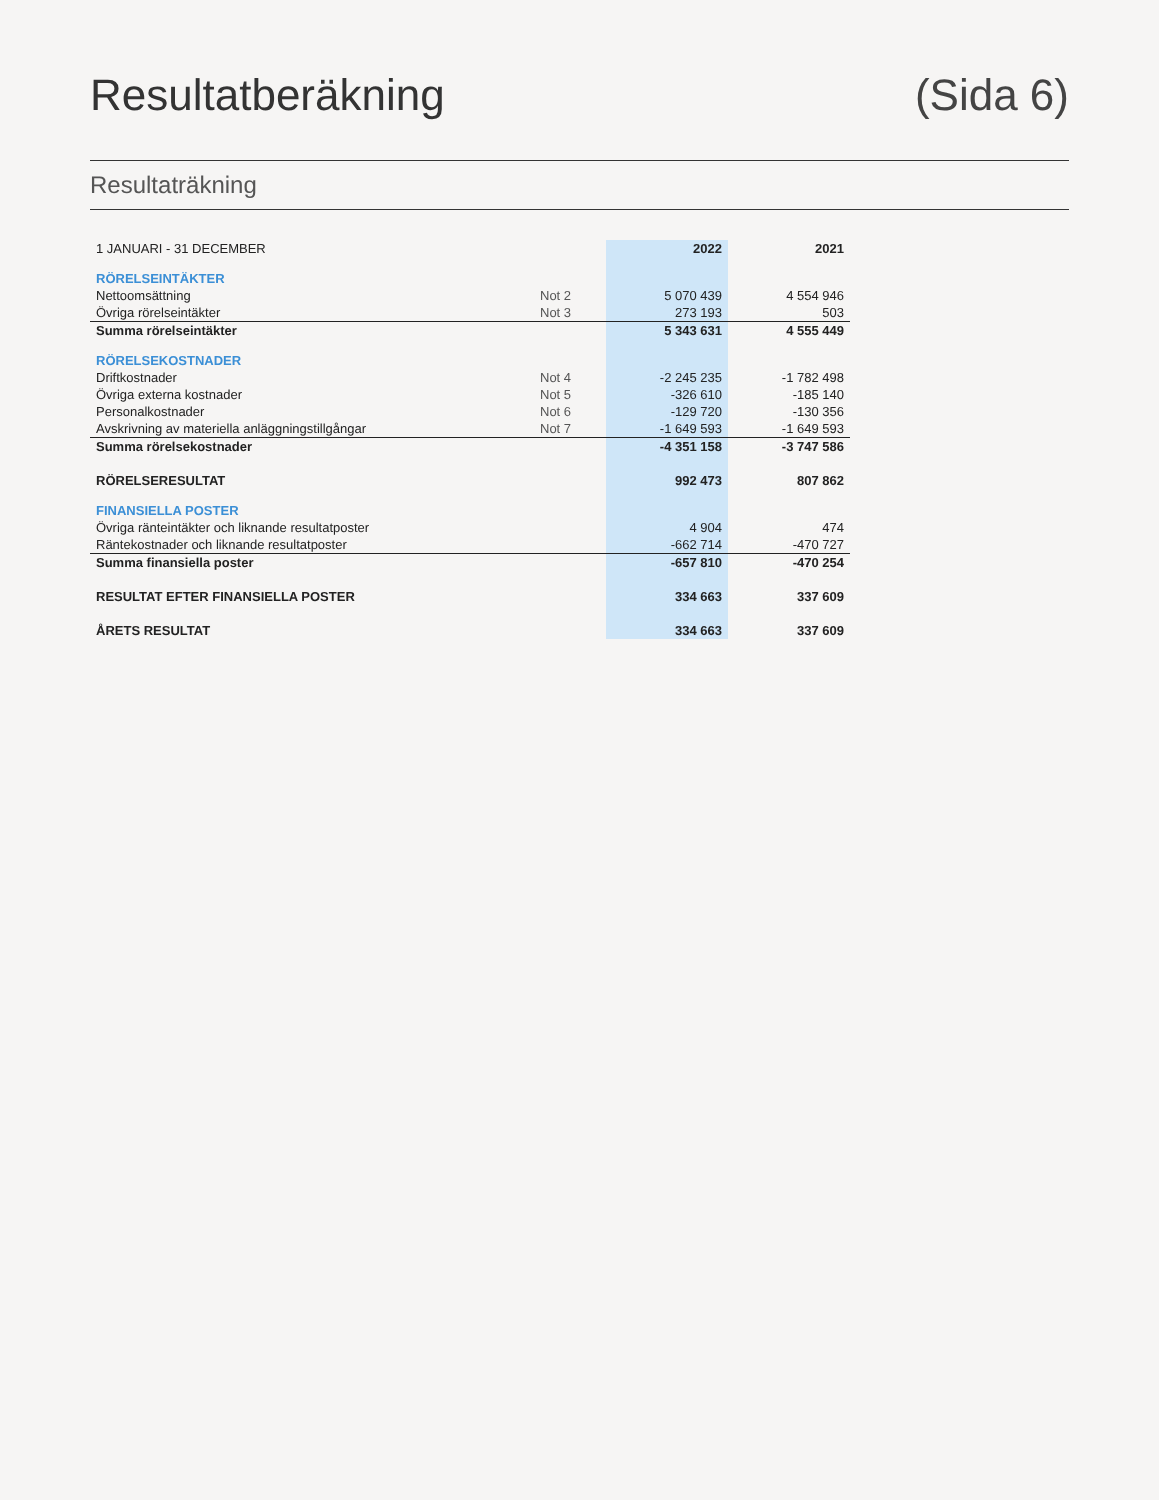Resultatberäkning (Sida 6)
Resultaträkning
| 1 JANUARI - 31 DECEMBER | | 2022 | 2021 |
| --- | --- | --- | --- |
| RÖRELSEINTÄKTER | | | |
| Nettoomsättning | Not 2 | 5 070 439 | 4 554 946 |
| Övriga rörelseintäkter | Not 3 | 273 193 | 503 |
| Summa rörelseintäkter | | 5 343 631 | 4 555 449 |
| RÖRELSEKOSTNADER | | | |
| Driftkostnader | Not 4 | -2 245 235 | -1 782 498 |
| Övriga externa kostnader | Not 5 | -326 610 | -185 140 |
| Personalkostnader | Not 6 | -129 720 | -130 356 |
| Avskrivning av materiella anläggningstillgångar | Not 7 | -1 649 593 | -1 649 593 |
| Summa rörelsekostnader | | -4 351 158 | -3 747 586 |
| RÖRELSERESULTAT | | 992 473 | 807 862 |
| FINANSIELLA POSTER | | | |
| Övriga ränteintäkter och liknande resultatposter | | 4 904 | 474 |
| Räntekostnader och liknande resultatposter | | -662 714 | -470 727 |
| Summa finansiella poster | | -657 810 | -470 254 |
| RESULTAT EFTER FINANSIELLA POSTER | | 334 663 | 337 609 |
| ÅRETS RESULTAT | | 334 663 | 337 609 |